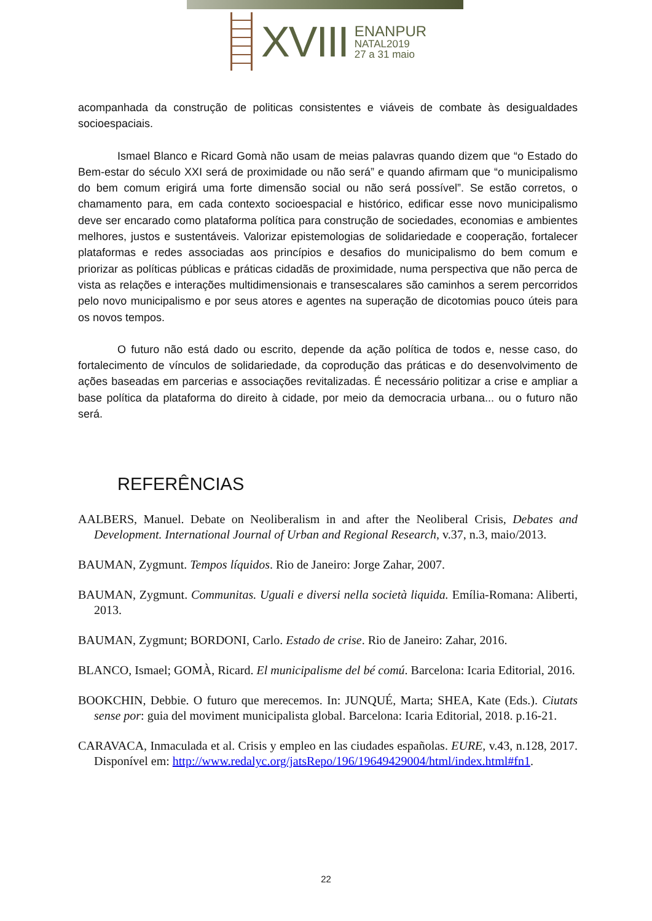XVIII
ENANPUR
NATAL2019
27 a 31 maio
acompanhada da construção de politicas consistentes e viáveis de combate às desigualdades socioespaciais.
Ismael Blanco e Ricard Gomà não usam de meias palavras quando dizem que “o Estado do Bem-estar do século XXI será de proximidade ou não será” e quando afirmam que “o municipalismo do bem comum erigirá uma forte dimensão social ou não será possível”. Se estão corretos, o chamamento para, em cada contexto socioespacial e histórico, edificar esse novo municipalismo deve ser encarado como plataforma política para construção de sociedades, economias e ambientes melhores, justos e sustentáveis. Valorizar epistemologias de solidariedade e cooperação, fortalecer plataformas e redes associadas aos princípios e desafios do municipalismo do bem comum e priorizar as políticas públicas e práticas cidadãs de proximidade, numa perspectiva que não perca de vista as relações e interações multidimensionais e transescalares são caminhos a serem percorridos pelo novo municipalismo e por seus atores e agentes na superação de dicotomias pouco úteis para os novos tempos.
O futuro não está dado ou escrito, depende da ação política de todos e, nesse caso, do fortalecimento de vínculos de solidariedade, da coprodução das práticas e do desenvolvimento de ações baseadas em parcerias e associações revitalizadas. É necessário politizar a crise e ampliar a base política da plataforma do direito à cidade, por meio da democracia urbana... ou o futuro não será.
REFERÊNCIAS
AALBERS, Manuel. Debate on Neoliberalism in and after the Neoliberal Crisis, Debates and Development. International Journal of Urban and Regional Research, v.37, n.3, maio/2013.
BAUMAN, Zygmunt. Tempos líquidos. Rio de Janeiro: Jorge Zahar, 2007.
BAUMAN, Zygmunt. Communitas. Uguali e diversi nella società liquida. Emília-Romana: Aliberti, 2013.
BAUMAN, Zygmunt; BORDONI, Carlo. Estado de crise. Rio de Janeiro: Zahar, 2016.
BLANCO, Ismael; GOMÀ, Ricard. El municipalisme del bé comú. Barcelona: Icaria Editorial, 2016.
BOOKCHIN, Debbie. O futuro que merecemos. In: JUNQUÉ, Marta; SHEA, Kate (Eds.). Ciutats sense por: guia del moviment municipalista global. Barcelona: Icaria Editorial, 2018. p.16-21.
CARAVACA, Inmaculada et al. Crisis y empleo en las ciudades españolas. EURE, v.43, n.128, 2017. Disponível em: http://www.redalyc.org/jatsRepo/196/19649429004/html/index.html#fn1.
22